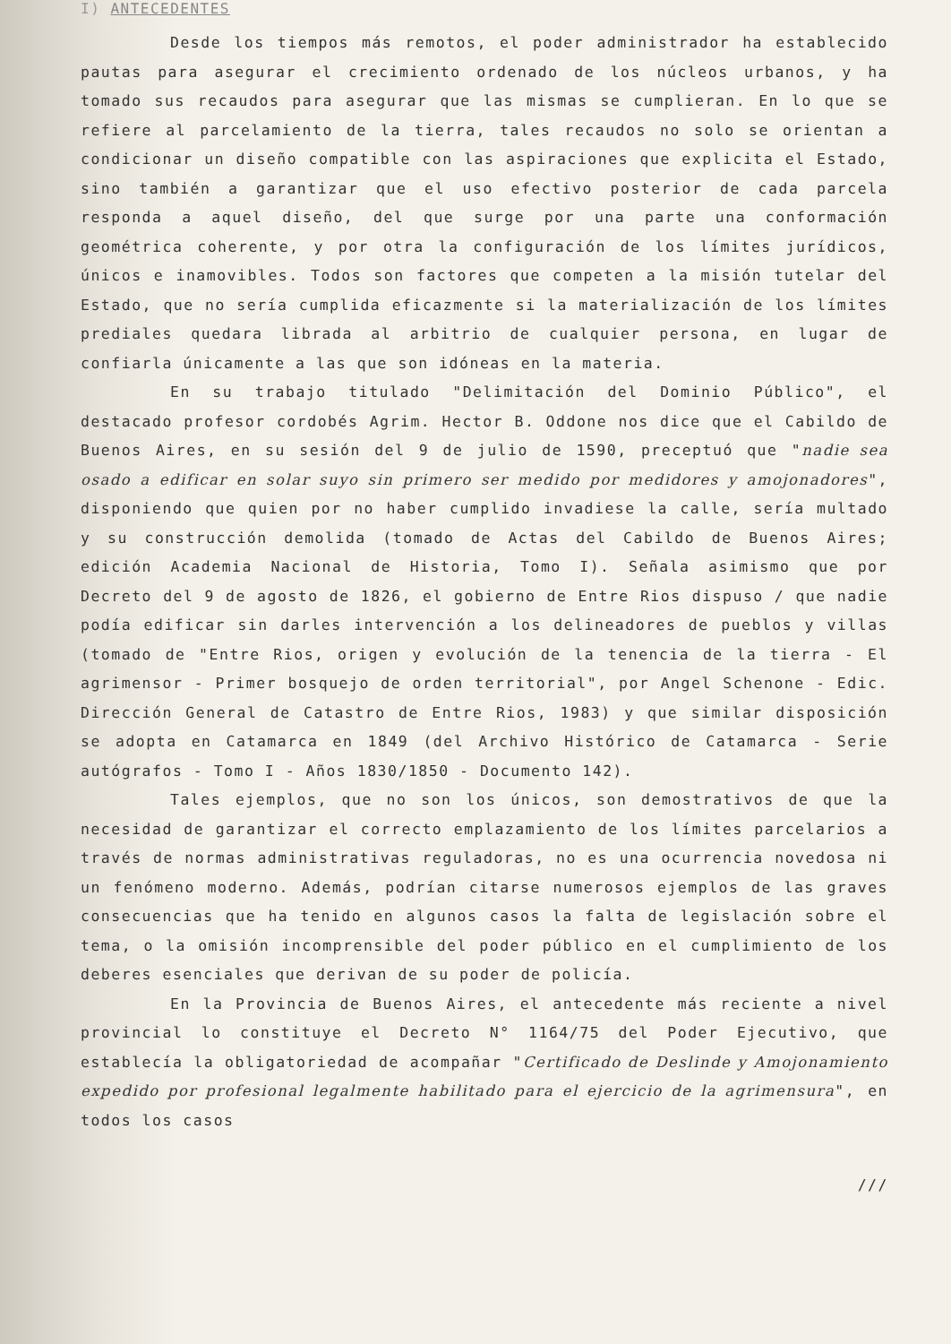I) ANTECEDENTES
Desde los tiempos más remotos, el poder administrador ha establecido pautas para asegurar el crecimiento ordenado de los núcleos urbanos, y ha tomado sus recaudos para asegurar que las mismas se cumplieran. En lo que se refiere al parcelamiento de la tierra, tales recaudos no solo se orientan a condicionar un diseño compatible con las aspiraciones que explicita el Estado, sino también a garantizar que el uso efectivo posterior de cada parcela responda a aquel diseño, del que surge por una parte una conformación geométrica coherente, y por otra la configuración de los límites jurídicos, únicos e inamovibles. Todos son factores que competen a la misión tutelar del Estado, que no sería cumplida eficazmente si la materialización de los límites prediales quedara librada al arbitrio de cualquier persona, en lugar de confiarla únicamente a las que son idóneas en la materia.
En su trabajo titulado "Delimitación del Dominio Público", el destacado profesor cordobés Agrim. Hector B. Oddone nos dice que el Cabildo de Buenos Aires, en su sesión del 9 de julio de 1590, preceptuó que "nadie sea osado a edificar en solar suyo sin primero ser medido por medidores y amojonadores", disponiendo que quien por no haber cumplido invadiese la calle, sería multado y su construcción demolida (tomado de Actas del Cabildo de Buenos Aires; edición Academia Nacional de Historia, Tomo I). Señala asimismo que por Decreto del 9 de agosto de 1826, el gobierno de Entre Rios dispuso / que nadie podía edificar sin darles intervención a los delineadores de pueblos y villas (tomado de "Entre Rios, origen y evolución de la tenencia de la tierra - El agrimensor - Primer bosquejo de orden territorial", por Angel Schenone - Edic. Dirección General de Catastro de Entre Rios, 1983) y que similar disposición se adopta en Catamarca en 1849 (del Archivo Histórico de Catamarca - Serie autógrafos - Tomo I - Años 1830/1850 - Documento 142).
Tales ejemplos, que no son los únicos, son demostrativos de que la necesidad de garantizar el correcto emplazamiento de los límites parcelarios a través de normas administrativas reguladoras, no es una ocurrencia novedosa ni un fenómeno moderno. Además, podrían citarse numerosos ejemplos de las graves consecuencias que ha tenido en algunos casos la falta de legislación sobre el tema, o la omisión incomprensible del poder público en el cumplimiento de los deberes esenciales que derivan de su poder de policía.
En la Provincia de Buenos Aires, el antecedente más reciente a nivel provincial lo constituye el Decreto N° 1164/75 del Poder Ejecutivo, que establecía la obligatoriedad de acompañar "Certificado de Deslinde y Amojonamiento expedido por profesional legalmente habilitado para el ejercicio de la agrimensura", en todos los casos
///